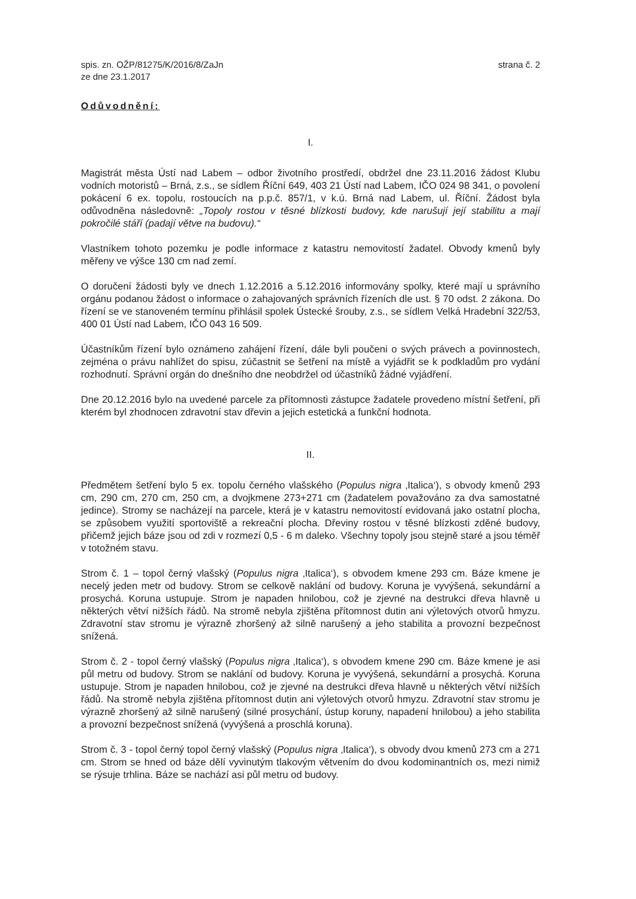spis. zn. OŽP/81275/K/2016/8/ZaJn
ze dne 23.1.2017
strana č. 2
Odůvodnění:
I.
Magistrát města Ústí nad Labem – odbor životního prostředí, obdržel dne 23.11.2016 žádost Klubu vodních motoristů – Brná, z.s., se sídlem Říční 649, 403 21 Ústí nad Labem, IČO 024 98 341, o povolení pokácení 6 ex. topolu, rostoucích na p.p.č. 857/1, v k.ú. Brná nad Labem, ul. Říční. Žádost byla odůvodněna následovně: „Topoly rostou v těsné blízkosti budovy, kde narušují její stabilitu a mají pokročilé stáří (padají větve na budovu).“
Vlastníkem tohoto pozemku je podle informace z katastru nemovitostí žadatel. Obvody kmenů byly měřeny ve výšce 130 cm nad zemí.
O doručení žádosti byly ve dnech 1.12.2016 a 5.12.2016 informovány spolky, které mají u správního orgánu podanou žádost o informace o zahajovaných správních řízeních dle ust. § 70 odst. 2 zákona. Do řízení se ve stanoveném termínu přihlásil spolek Ústecké šrouby, z.s., se sídlem Velká Hradební 322/53, 400 01 Ústí nad Labem, IČO 043 16 509.
Účastníkům řízení bylo oznámeno zahájení řízení, dále byli poučeni o svých právech a povinnostech, zejména o právu nahlížet do spisu, zúčastnit se šetření na místě a vyjádřit se k podkladům pro vydání rozhodnutí. Správní orgán do dnešního dne neobdržel od účastníků žádné vyjádření.
Dne 20.12.2016 bylo na uvedené parcele za přítomnosti zástupce žadatele provedeno místní šetření, při kterém byl zhodnocen zdravotní stav dřevin a jejich estetická a funkční hodnota.
II.
Předmětem šetření bylo 5 ex. topolu černého vlašského (Populus nigra ‚Italica‘), s obvody kmenů 293 cm, 290 cm, 270 cm, 250 cm, a dvojkmene 273+271 cm (žadatelem považováno za dva samostatné jedince). Stromy se nacházejí na parcele, která je v katastru nemovitostí evidovaná jako ostatní plocha, se způsobem využití sportoviště a rekreační plocha. Dřeviny rostou v těsné blízkosti zděné budovy, přičemž jejich báze jsou od zdi v rozmezí 0,5 - 6 m daleko. Všechny topoly jsou stejně staré a jsou téměř v totožném stavu.
Strom č. 1 – topol černý vlašský (Populus nigra ‚Italica‘), s obvodem kmene 293 cm. Báze kmene je necelý jeden metr od budovy. Strom se celkově naklání od budovy. Koruna je vyvýšená, sekundární a prosychá. Koruna ustupuje. Strom je napaden hnilobou, což je zjevné na destrukci dřeva hlavně u některých větví nižších řádů. Na stromě nebyla zjištěna přítomnost dutin ani výletových otvorů hmyzu. Zdravotní stav stromu je výrazně zhoršený až silně narušený a jeho stabilita a provozní bezpečnost snížená.
Strom č. 2 - topol černý vlašský (Populus nigra ‚Italica‘), s obvodem kmene 290 cm. Báze kmene je asi půl metru od budovy. Strom se naklání od budovy. Koruna je vyvýšená, sekundární a prosychá. Koruna ustupuje. Strom je napaden hnilobou, což je zjevné na destrukci dřeva hlavně u některých větví nižších řádů. Na stromě nebyla zjištěna přítomnost dutin ani výletových otvorů hmyzu. Zdravotní stav stromu je výrazně zhoršený až silně narušený (silné prosychání, ústup koruny, napadení hnilobou) a jeho stabilita a provozní bezpečnost snížená (vyvýšená a proschlá koruna).
Strom č. 3 - topol černý topol černý vlašský (Populus nigra ‚Italica‘), s obvody dvou kmenů 273 cm a 271 cm. Strom se hned od báze dělí vyvinutým tlakovým větvením do dvou kodominantních os, mezi nimiž se rýsuje trhlina. Báze se nachází asi půl metru od budovy.